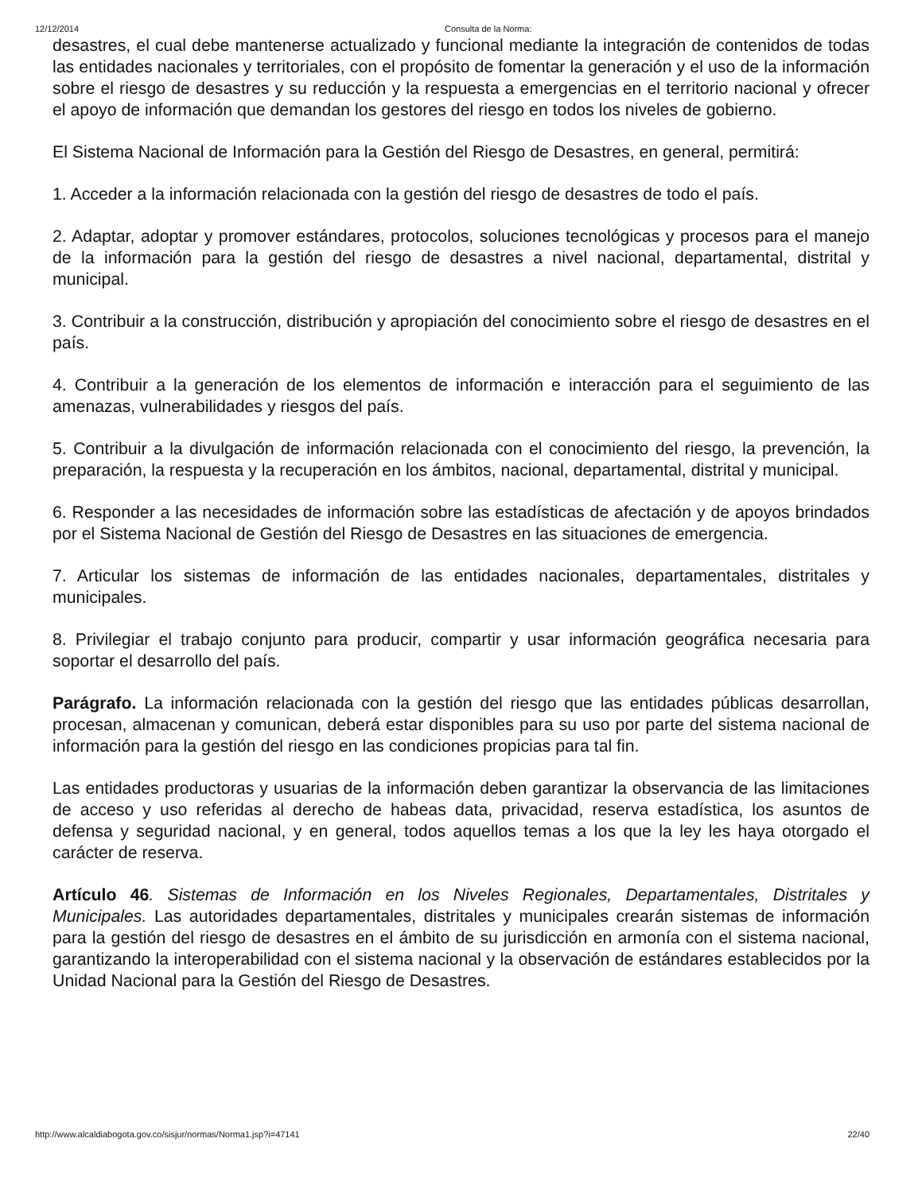12/12/2014 Consulta de la Norma:
desastres, el cual debe mantenerse actualizado y funcional mediante la integración de contenidos de todas las entidades nacionales y territoriales, con el propósito de fomentar la generación y el uso de la información sobre el riesgo de desastres y su reducción y la respuesta a emergencias en el territorio nacional y ofrecer el apoyo de información que demandan los gestores del riesgo en todos los niveles de gobierno.
El Sistema Nacional de Información para la Gestión del Riesgo de Desastres, en general, permitirá:
1. Acceder a la información relacionada con la gestión del riesgo de desastres de todo el país.
2. Adaptar, adoptar y promover estándares, protocolos, soluciones tecnológicas y procesos para el manejo de la información para la gestión del riesgo de desastres a nivel nacional, departamental, distrital y municipal.
3. Contribuir a la construcción, distribución y apropiación del conocimiento sobre el riesgo de desastres en el país.
4. Contribuir a la generación de los elementos de información e interacción para el seguimiento de las amenazas, vulnerabilidades y riesgos del país.
5. Contribuir a la divulgación de información relacionada con el conocimiento del riesgo, la prevención, la preparación, la respuesta y la recuperación en los ámbitos, nacional, departamental, distrital y municipal.
6. Responder a las necesidades de información sobre las estadísticas de afectación y de apoyos brindados por el Sistema Nacional de Gestión del Riesgo de Desastres en las situaciones de emergencia.
7. Articular los sistemas de información de las entidades nacionales, departamentales, distritales y municipales.
8. Privilegiar el trabajo conjunto para producir, compartir y usar información geográfica necesaria para soportar el desarrollo del país.
Parágrafo. La información relacionada con la gestión del riesgo que las entidades públicas desarrollan, procesan, almacenan y comunican, deberá estar disponibles para su uso por parte del sistema nacional de información para la gestión del riesgo en las condiciones propicias para tal fin.
Las entidades productoras y usuarias de la información deben garantizar la observancia de las limitaciones de acceso y uso referidas al derecho de habeas data, privacidad, reserva estadística, los asuntos de defensa y seguridad nacional, y en general, todos aquellos temas a los que la ley les haya otorgado el carácter de reserva.
Artículo 46. Sistemas de Información en los Niveles Regionales, Departamentales, Distritales y Municipales. Las autoridades departamentales, distritales y municipales crearán sistemas de información para la gestión del riesgo de desastres en el ámbito de su jurisdicción en armonía con el sistema nacional, garantizando la interoperabilidad con el sistema nacional y la observación de estándares establecidos por la Unidad Nacional para la Gestión del Riesgo de Desastres.
http://www.alcaldiabogota.gov.co/sisjur/normas/Norma1.jsp?i=47141 22/40